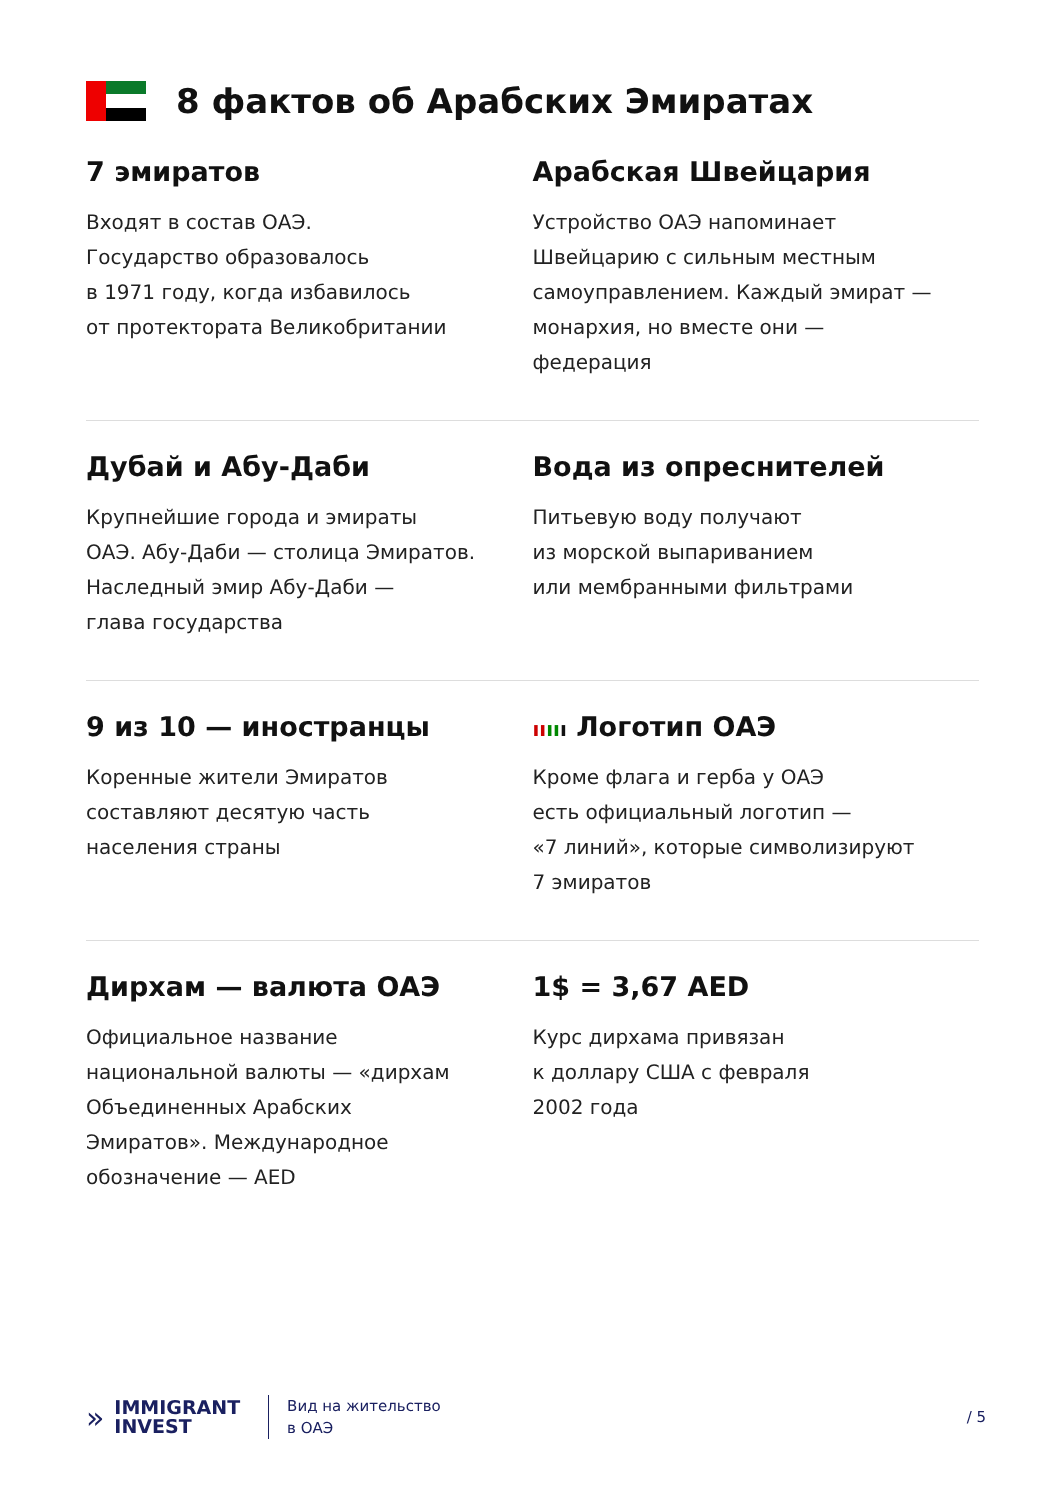8 фактов об Арабских Эмиратах
7 эмиратов
Входят в состав ОАЭ.
Государство образовалось
в 1971 году, когда избавилось
от протектората Великобритании
Арабская Швейцария
Устройство ОАЭ напоминает
Швейцарию с сильным местным
самоуправлением. Каждый эмират —
монархия, но вместе они —
федерация
Дубай и Абу-Даби
Крупнейшие города и эмираты
ОАЭ. Абу-Даби — столица Эмиратов.
Наследный эмир Абу-Даби —
глава государства
Вода из опреснителей
Питьевую воду получают
из морской выпариванием
или мембранными фильтрами
9 из 10 — иностранцы
Коренные жители Эмиратов
составляют десятую часть
населения страны
ıı ıı ı Логотип ОАЭ
Кроме флага и герба у ОАЭ
есть официальный логотип —
«7 линий», которые символизируют
7 эмиратов
Дирхам — валюта ОАЭ
Официальное название
национальной валюты — «дирхам
Объединенных Арабских
Эмиратов». Международное
обозначение — AED
1$ = 3,67 AED
Курс дирхама привязан
к доллару США с февраля
2002 года
»
IMMIGRANT
INVEST
Вид на жительство
в ОАЭ
/ 5